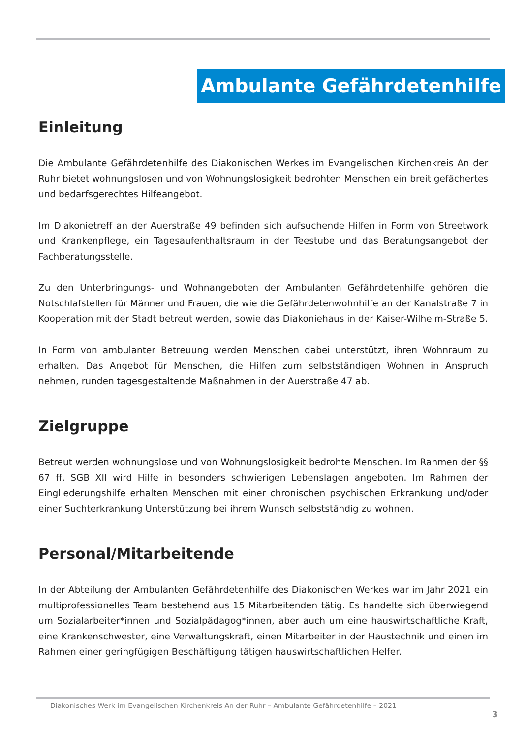Ambulante Gefährdetenhilfe
Einleitung
Die Ambulante Gefährdetenhilfe des Diakonischen Werkes im Evangelischen Kirchenkreis An der Ruhr bietet wohnungslosen und von Wohnungslosigkeit bedrohten Menschen ein breit gefächertes und bedarfsgerechtes Hilfeangebot.
Im Diakonietreff an der Auerstraße 49 befinden sich aufsuchende Hilfen in Form von Streetwork und Krankenpflege, ein Tagesaufenthaltsraum in der Teestube und das Beratungsangebot der Fachberatungsstelle.
Zu den Unterbringungs- und Wohnangeboten der Ambulanten Gefährdetenhilfe gehören die Notschlafstellen für Männer und Frauen, die wie die Gefährdetenwohnhilfe an der Kanalstraße 7 in Kooperation mit der Stadt betreut werden, sowie das Diakoniehaus in der Kaiser-Wilhelm-Straße 5.
In Form von ambulanter Betreuung werden Menschen dabei unterstützt, ihren Wohnraum zu erhalten. Das Angebot für Menschen, die Hilfen zum selbstständigen Wohnen in Anspruch nehmen, runden tagesgestaltende Maßnahmen in der Auerstraße 47 ab.
Zielgruppe
Betreut werden wohnungslose und von Wohnungslosigkeit bedrohte Menschen. Im Rahmen der §§ 67 ff. SGB XII wird Hilfe in besonders schwierigen Lebenslagen angeboten. Im Rahmen der Eingliederungshilfe erhalten Menschen mit einer chronischen psychischen Erkrankung und/oder einer Suchterkrankung Unterstützung bei ihrem Wunsch selbstständig zu wohnen.
Personal/Mitarbeitende
In der Abteilung der Ambulanten Gefährdetenhilfe des Diakonischen Werkes war im Jahr 2021 ein multiprofessionelles Team bestehend aus 15 Mitarbeitenden tätig. Es handelte sich überwiegend um Sozialarbeiter*innen und Sozialpädagog*innen, aber auch um eine hauswirtschaftliche Kraft, eine Krankenschwester, eine Verwaltungskraft, einen Mitarbeiter in der Haustechnik und einen im Rahmen einer geringfügigen Beschäftigung tätigen hauswirtschaftlichen Helfer.
Diakonisches Werk im Evangelischen Kirchenkreis An der Ruhr – Ambulante Gefährdetenhilfe – 2021
3